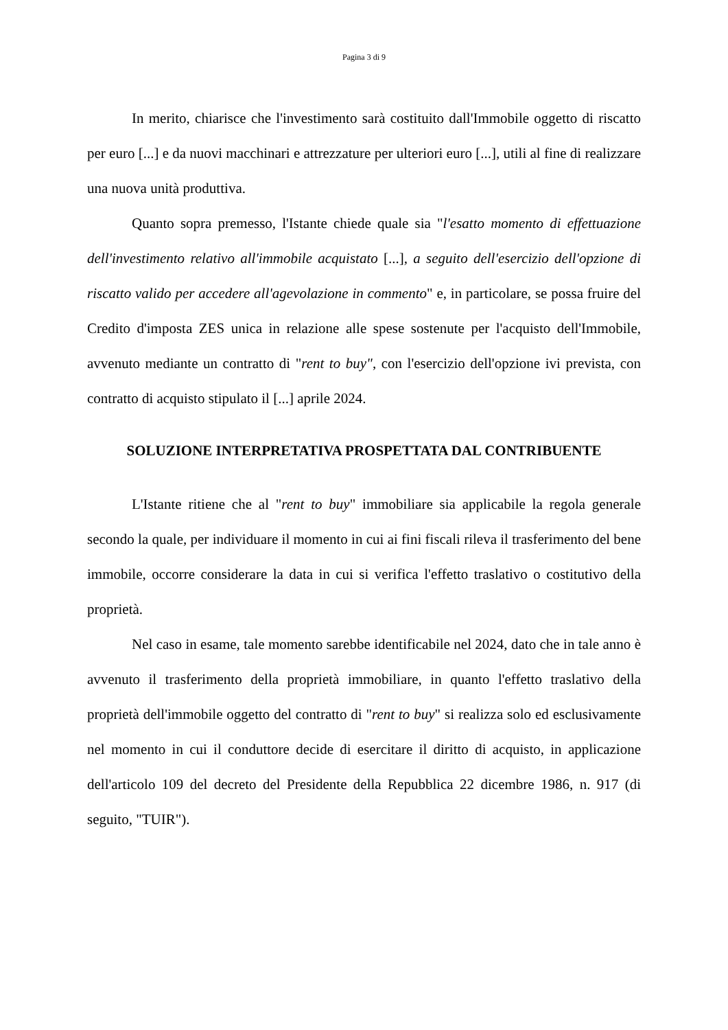Pagina 3 di 9
In merito, chiarisce che l'investimento sarà costituito dall'Immobile oggetto di riscatto per euro [...] e da nuovi macchinari e attrezzature per ulteriori euro [...], utili al fine di realizzare una nuova unità produttiva.
Quanto sopra premesso, l'Istante chiede quale sia "l'esatto momento di effettuazione dell'investimento relativo all'immobile acquistato [...], a seguito dell'esercizio dell'opzione di riscatto valido per accedere all'agevolazione in commento" e, in particolare, se possa fruire del Credito d'imposta ZES unica in relazione alle spese sostenute per l'acquisto dell'Immobile, avvenuto mediante un contratto di "rent to buy", con l'esercizio dell'opzione ivi prevista, con contratto di acquisto stipulato il [...] aprile 2024.
SOLUZIONE INTERPRETATIVA PROSPETTATA DAL CONTRIBUENTE
L'Istante ritiene che al "rent to buy" immobiliare sia applicabile la regola generale secondo la quale, per individuare il momento in cui ai fini fiscali rileva il trasferimento del bene immobile, occorre considerare la data in cui si verifica l'effetto traslativo o costitutivo della proprietà.
Nel caso in esame, tale momento sarebbe identificabile nel 2024, dato che in tale anno è avvenuto il trasferimento della proprietà immobiliare, in quanto l'effetto traslativo della proprietà dell'immobile oggetto del contratto di "rent to buy" si realizza solo ed esclusivamente nel momento in cui il conduttore decide di esercitare il diritto di acquisto, in applicazione dell'articolo 109 del decreto del Presidente della Repubblica 22 dicembre 1986, n. 917 (di seguito, "TUIR").